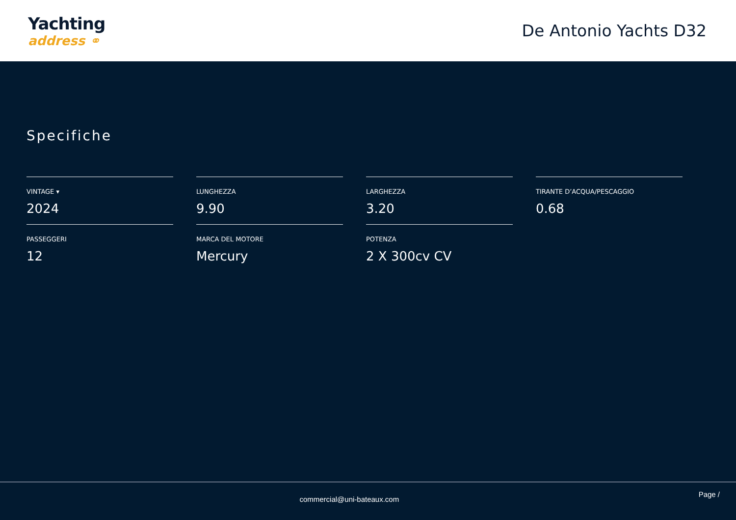Yachting
address ⚭
De Antonio Yachts D32
Specifiche
VINTAGE ▾
2024
LUNGHEZZA
9.90
LARGHEZZA
3.20
TIRANTE D’ACQUA/PESCAGGIO
0.68
PASSEGGERI
12
MARCA DEL MOTORE
Mercury
POTENZA
2 X 300cv CV
commercial@uni-bateaux.com
Page /